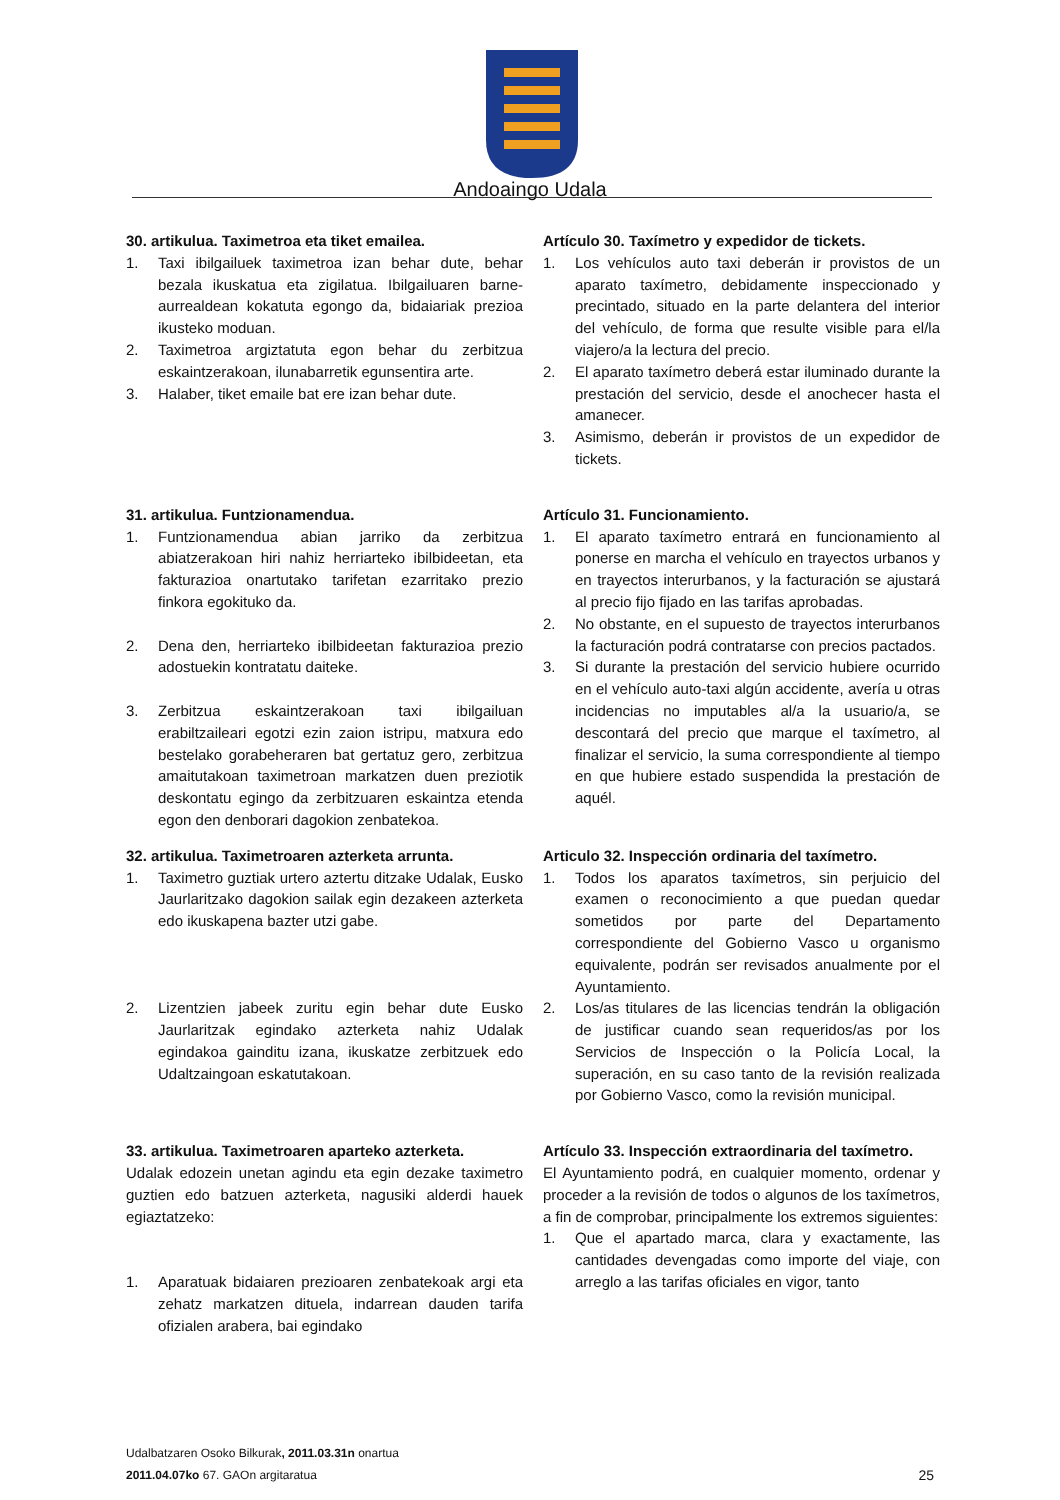Andoaingo Udala
30. artikulua. Taximetroa eta tiket emailea.
1. Taxi ibilgailuek taximetroa izan behar dute, behar bezala ikuskatua eta zigilatua. Ibilgailuaren barne-aurrealdean kokatuta egongo da, bidaiariak prezioa ikusteko moduan.
2. Taximetroa argiztatuta egon behar du zerbitzua eskaintzerakoan, ilunabarretik egunsentira arte.
3. Halaber, tiket emaile bat ere izan behar dute.
Artículo 30. Taxímetro y expedidor de tickets.
1. Los vehículos auto taxi deberán ir provistos de un aparato taxímetro, debidamente inspeccionado y precintado, situado en la parte delantera del interior del vehículo, de forma que resulte visible para el/la viajero/a la lectura del precio.
2. El aparato taxímetro deberá estar iluminado durante la prestación del servicio, desde el anochecer hasta el amanecer.
3. Asimismo, deberán ir provistos de un expedidor de tickets.
31. artikulua. Funtzionamendua.
1. Funtzionamendua abian jarriko da zerbitzua abiatzerakoan hiri nahiz herriarteko ibilbideetan, eta fakturazioa onartutako tarifetan ezarritako prezio finkora egokituko da.
2. Dena den, herriarteko ibilbideetan fakturazioa prezio adostuekin kontratatu daiteke.
3. Zerbitzua eskaintzerakoan taxi ibilgailuan erabiltzaileari egotzi ezin zaion istripu, matxura edo bestelako gorabeheraren bat gertatuz gero, zerbitzua amaitutakoan taximetroan markatzen duen preziotik deskontatu egingo da zerbitzuaren eskaintza etenda egon den denborari dagokion zenbatekoa.
Artículo 31. Funcionamiento.
1. El aparato taxímetro entrará en funcionamiento al ponerse en marcha el vehículo en trayectos urbanos y en trayectos interurbanos, y la facturación se ajustará al precio fijo fijado en las tarifas aprobadas.
2. No obstante, en el supuesto de trayectos interurbanos la facturación podrá contratarse con precios pactados.
3. Si durante la prestación del servicio hubiere ocurrido en el vehículo auto-taxi algún accidente, avería u otras incidencias no imputables al/a la usuario/a, se descontará del precio que marque el taxímetro, al finalizar el servicio, la suma correspondiente al tiempo en que hubiere estado suspendida la prestación de aquél.
32. artikulua. Taximetroaren azterketa arrunta.
1. Taximetro guztiak urtero aztertu ditzake Udalak, Eusko Jaurlaritzako dagokion sailak egin dezakeen azterketa edo ikuskapena bazter utzi gabe.
2. Lizentzien jabeek zuritu egin behar dute Eusko Jaurlaritzak egindako azterketa nahiz Udalak egindakoa gainditu izana, ikuskatze zerbitzuek edo Udaltzaingoan eskatutakoan.
Articulo 32. Inspección ordinaria del taxímetro.
1. Todos los aparatos taxímetros, sin perjuicio del examen o reconocimiento a que puedan quedar sometidos por parte del Departamento correspondiente del Gobierno Vasco u organismo equivalente, podrán ser revisados anualmente por el Ayuntamiento.
2. Los/as titulares de las licencias tendrán la obligación de justificar cuando sean requeridos/as por los Servicios de Inspección o la Policía Local, la superación, en su caso tanto de la revisión realizada por Gobierno Vasco, como la revisión municipal.
33. artikulua. Taximetroaren aparteko azterketa.
Udalak edozein unetan agindu eta egin dezake taximetro guztien edo batzuen azterketa, nagusiki alderdi hauek egiaztatzeko:
1. Aparatuak bidaiaren prezioaren zenbatekoak argi eta zehatz markatzen dituela, indarrean dauden tarifa ofizialen arabera, bai egindako
Artículo 33. Inspección extraordinaria del taxímetro.
El Ayuntamiento podrá, en cualquier momento, ordenar y proceder a la revisión de todos o algunos de los taxímetros, a fin de comprobar, principalmente los extremos siguientes:
1. Que el apartado marca, clara y exactamente, las cantidades devengadas como importe del viaje, con arreglo a las tarifas oficiales en vigor, tanto
Udalbatzaren Osoko Bilkurak, 2011.03.31n onartua
2011.04.07ko 67. GAOn argitaratua
25